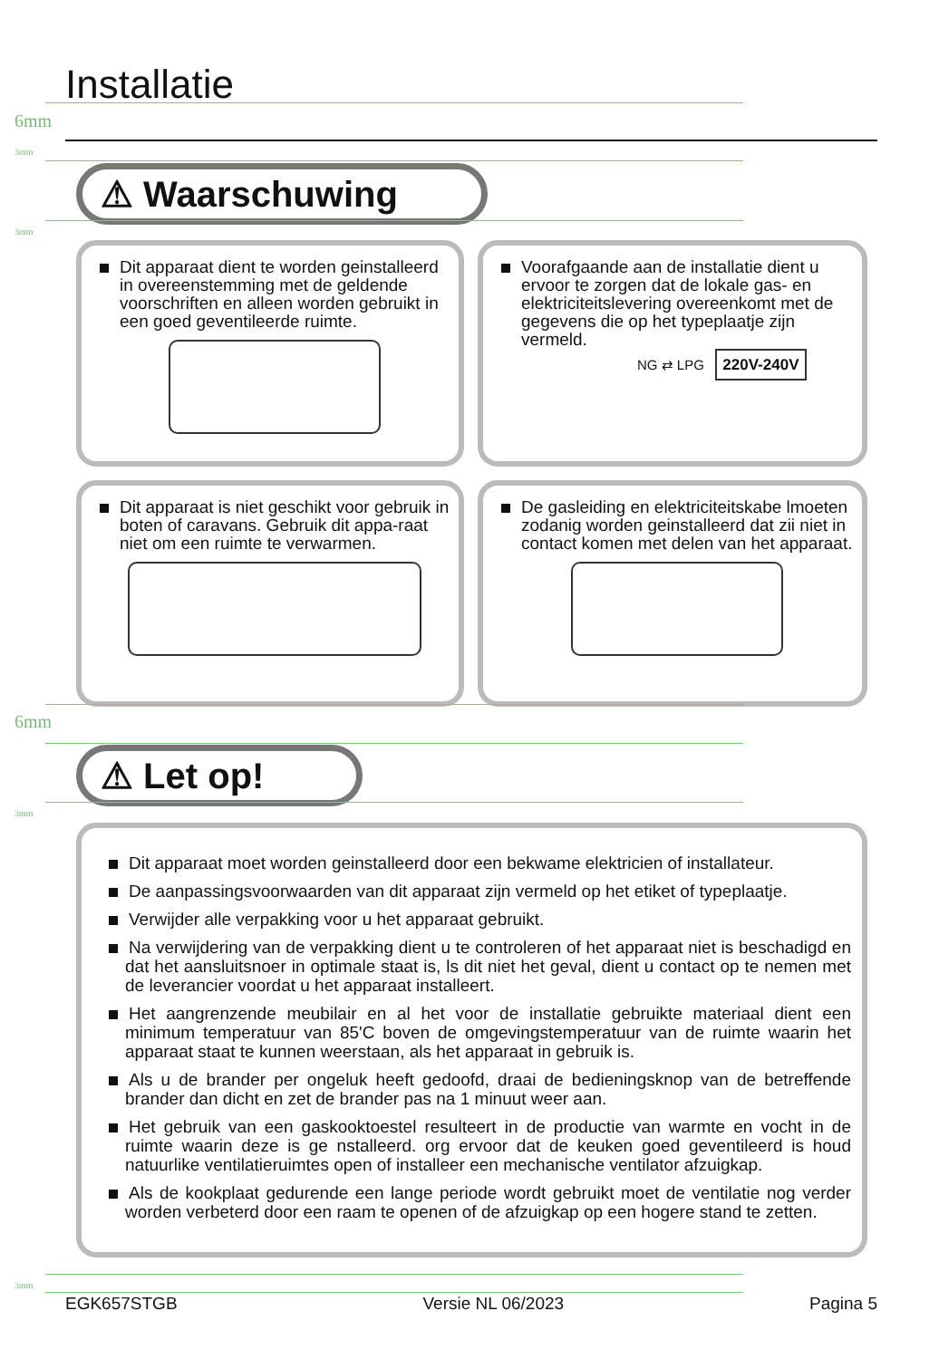Installatie
6mm
3mm
⚠ Waarschuwing
3mm
Dit apparaat dient te worden geinstalleerd in overeenstemming met de geldende voorschriften en alleen worden gebruikt in een goed geventileerde ruimte.
Voorafgaande aan de installatie dient u ervoor te zorgen dat de lokale gas- en elektriciteitslevering overeenkomt met de gegevens die op het typeplaatje zijn vermeld.
NG ⇄ LPG 220V-240V
Dit apparaat is niet geschikt voor gebruik in boten of caravans. Gebruik dit appa-raat niet om een ruimte te verwarmen.
De gasleiding en elektriciteitskabe lmoeten zodanig worden geinstalleerd dat zii niet in contact komen met delen van het apparaat.
6mm
⚠ Let op!
3mm
Dit apparaat moet worden geinstalleerd door een bekwame elektricien of installateur.
De aanpassingsvoorwaarden van dit apparaat zijn vermeld op het etiket of typeplaatje.
Verwijder alle verpakking voor u het apparaat gebruikt.
Na verwijdering van de verpakking dient u te controleren of het apparaat niet is beschadigd en dat het aansluitsnoer in optimale staat is, ls dit niet het geval, dient u contact op te nemen met de leverancier voordat u het apparaat installeert.
Het aangrenzende meubilair en al het voor de installatie gebruikte materiaal dient een minimum temperatuur van 85'C boven de omgevingstemperatuur van de ruimte waarin het apparaat staat te kunnen weerstaan, als het apparaat in gebruik is.
Als u de brander per ongeluk heeft gedoofd, draai de bedieningsknop van de betreffende brander dan dicht en zet de brander pas na 1 minuut weer aan.
Het gebruik van een gaskooktoestel resulteert in de productie van warmte en vocht in de ruimte waarin deze is ge nstalleerd. org ervoor dat de keuken goed geventileerd is houd natuurlike ventilatieruimtes open of installeer een mechanische ventilator afzuigkap.
Als de kookplaat gedurende een lange periode wordt gebruikt moet de ventilatie nog verder worden verbeterd door een raam te openen of de afzuigkap op een hogere stand te zetten.
3mm
EGK657STGB Versie NL 06/2023 Pagina 5